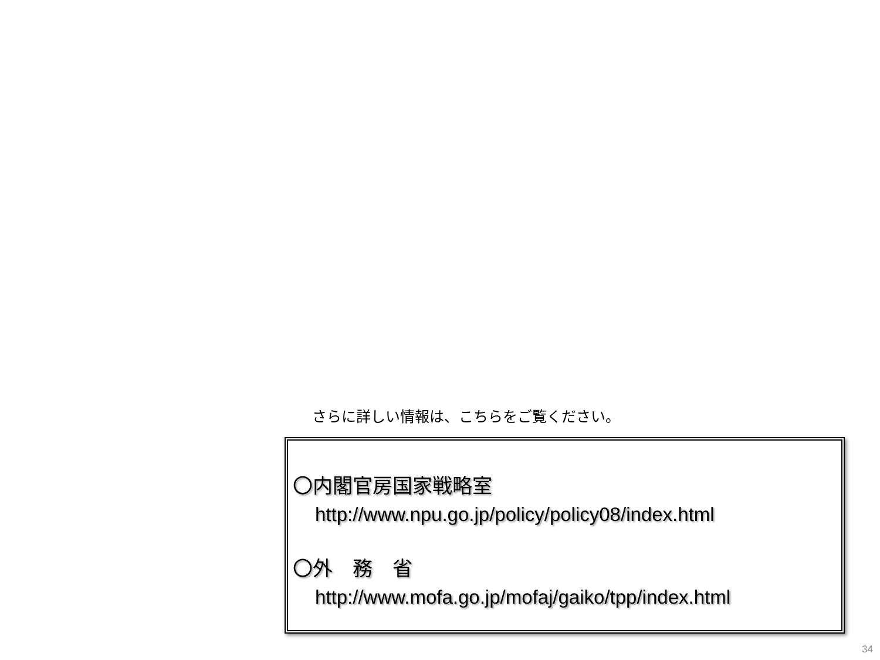さらに詳しい情報は、こちらをご覧ください。
〇内閣官房国家戦略室
http://www.npu.go.jp/policy/policy08/index.html
〇外　務　省
http://www.mofa.go.jp/mofaj/gaiko/tpp/index.html
34